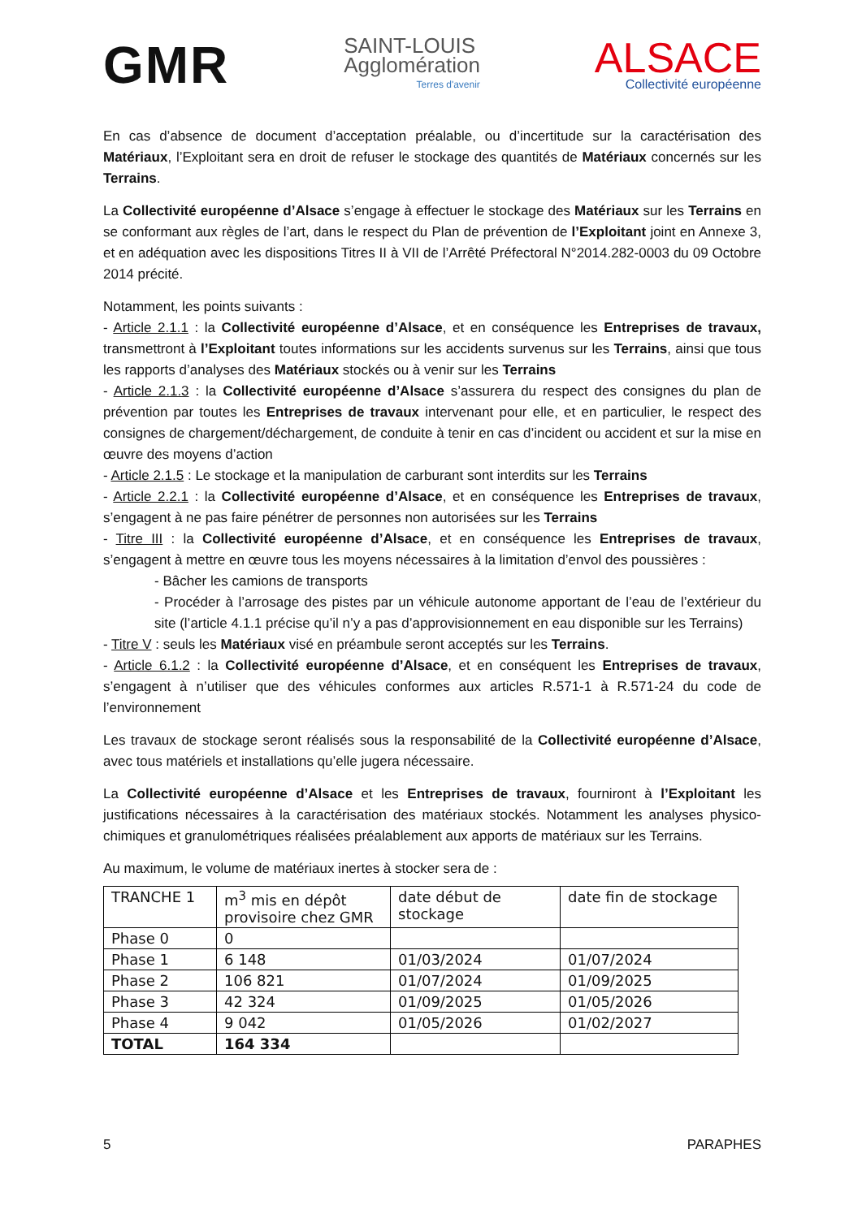GMR
SAINT-LOUIS
Agglomération
Terres d'avenir
ALSACE
Collectivité européenne
En cas d’absence de document d’acceptation préalable, ou d’incertitude sur la caractérisation des Matériaux, l’Exploitant sera en droit de refuser le stockage des quantités de Matériaux concernés sur les Terrains.
La Collectivité européenne d’Alsace s’engage à effectuer le stockage des Matériaux sur les Terrains en se conformant aux règles de l’art, dans le respect du Plan de prévention de l’Exploitant joint en Annexe 3, et en adéquation avec les dispositions Titres II à VII de l’Arrêté Préfectoral N°2014.282-0003 du 09 Octobre 2014 précité.
Notamment, les points suivants :
- Article 2.1.1 : la Collectivité européenne d’Alsace, et en conséquence les Entreprises de travaux, transmettront à l’Exploitant toutes informations sur les accidents survenus sur les Terrains, ainsi que tous les rapports d’analyses des Matériaux stockés ou à venir sur les Terrains
- Article 2.1.3 : la Collectivité européenne d’Alsace s’assurera du respect des consignes du plan de prévention par toutes les Entreprises de travaux intervenant pour elle, et en particulier, le respect des consignes de chargement/déchargement, de conduite à tenir en cas d’incident ou accident et sur la mise en œuvre des moyens d’action
- Article 2.1.5 : Le stockage et la manipulation de carburant sont interdits sur les Terrains
- Article 2.2.1 : la Collectivité européenne d’Alsace, et en conséquence les Entreprises de travaux, s’engagent à ne pas faire pénétrer de personnes non autorisées sur les Terrains
- Titre III : la Collectivité européenne d’Alsace, et en conséquence les Entreprises de travaux, s’engagent à mettre en œuvre tous les moyens nécessaires à la limitation d’envol des poussières :
- Bâcher les camions de transports
- Procéder à l’arrosage des pistes par un véhicule autonome apportant de l’eau de l’extérieur du site (l’article 4.1.1 précise qu’il n’y a pas d’approvisionnement en eau disponible sur les Terrains)
- Titre V : seuls les Matériaux visé en préambule seront acceptés sur les Terrains.
- Article 6.1.2 : la Collectivité européenne d’Alsace, et en conséquent les Entreprises de travaux, s’engagent à n’utiliser que des véhicules conformes aux articles R.571-1 à R.571-24 du code de l’environnement
Les travaux de stockage seront réalisés sous la responsabilité de la Collectivité européenne d’Alsace, avec tous matériels et installations qu’elle jugera nécessaire.
La Collectivité européenne d’Alsace et les Entreprises de travaux, fourniront à l’Exploitant les justifications nécessaires à la caractérisation des matériaux stockés. Notamment les analyses physico-chimiques et granulométriques réalisées préalablement aux apports de matériaux sur les Terrains.
Au maximum, le volume de matériaux inertes à stocker sera de :
| TRANCHE 1 | m<sup>3</sup> mis en dépôt provisoire chez GMR | date début de stockage | date fin de stockage |
| Phase 0 | 0 | | |
| Phase 1 | 6 148 | 01/03/2024 | 01/07/2024 |
| Phase 2 | 106 821 | 01/07/2024 | 01/09/2025 |
| Phase 3 | 42 324 | 01/09/2025 | 01/05/2026 |
| Phase 4 | 9 042 | 01/05/2026 | 01/02/2027 |
| TOTAL | 164 334 | | |
5 PARAPHES